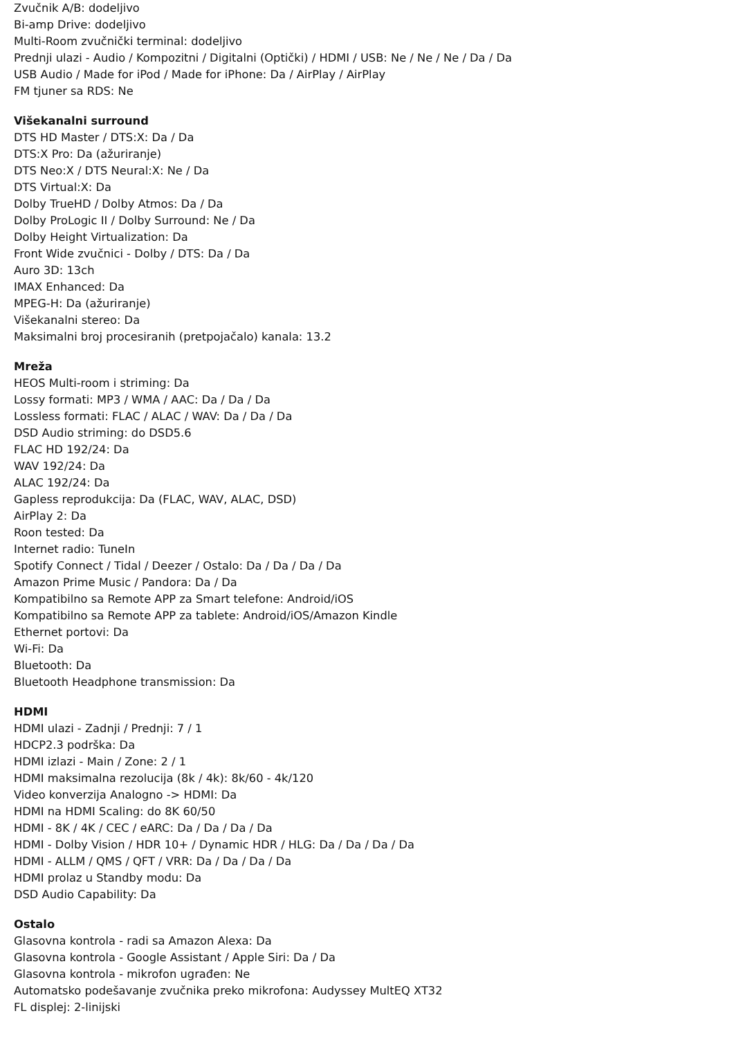Zvučnik A/B: dodeljivo
Bi-amp Drive: dodeljivo
Multi-Room zvučnički terminal: dodeljivo
Prednji ulazi - Audio / Kompozitni / Digitalni (Optički) / HDMI / USB: Ne / Ne / Ne / Da / Da
USB Audio / Made for iPod / Made for iPhone: Da / AirPlay / AirPlay
FM tjuner sa RDS: Ne
Višekanalni surround
DTS HD Master / DTS:X: Da / Da
DTS:X Pro: Da (ažuriranje)
DTS Neo:X / DTS Neural:X: Ne / Da
DTS Virtual:X: Da
Dolby TrueHD / Dolby Atmos: Da / Da
Dolby ProLogic II / Dolby Surround: Ne / Da
Dolby Height Virtualization: Da
Front Wide zvučnici - Dolby / DTS: Da / Da
Auro 3D: 13ch
IMAX Enhanced: Da
MPEG-H: Da (ažuriranje)
Višekanalni stereo: Da
Maksimalni broj procesiranih (pretpojačalo) kanala: 13.2
Mreža
HEOS Multi-room i striming: Da
Lossy formati: MP3 / WMA / AAC: Da / Da / Da
Lossless formati: FLAC / ALAC / WAV: Da / Da / Da
DSD Audio striming: do DSD5.6
FLAC HD 192/24: Da
WAV 192/24: Da
ALAC 192/24: Da
Gapless reprodukcija: Da (FLAC, WAV, ALAC, DSD)
AirPlay 2: Da
Roon tested: Da
Internet radio: TuneIn
Spotify Connect / Tidal / Deezer / Ostalo: Da / Da / Da / Da
Amazon Prime Music / Pandora: Da / Da
Kompatibilno sa Remote APP za Smart telefone: Android/iOS
Kompatibilno sa Remote APP za tablete: Android/iOS/Amazon Kindle
Ethernet portovi: Da
Wi-Fi: Da
Bluetooth: Da
Bluetooth Headphone transmission: Da
HDMI
HDMI ulazi - Zadnji / Prednji: 7 / 1
HDCP2.3 podrška: Da
HDMI izlazi - Main / Zone: 2 / 1
HDMI maksimalna rezolucija (8k / 4k): 8k/60 - 4k/120
Video konverzija Analogno -> HDMI: Da
HDMI na HDMI Scaling: do 8K 60/50
HDMI - 8K / 4K / CEC / eARC: Da / Da / Da / Da
HDMI - Dolby Vision / HDR 10+ / Dynamic HDR / HLG: Da / Da / Da / Da
HDMI - ALLM / QMS / QFT / VRR: Da / Da / Da / Da
HDMI prolaz u Standby modu: Da
DSD Audio Capability: Da
Ostalo
Glasovna kontrola - radi sa Amazon Alexa: Da
Glasovna kontrola - Google Assistant / Apple Siri: Da / Da
Glasovna kontrola - mikrofon ugrađen: Ne
Automatsko podešavanje zvučnika preko mikrofona: Audyssey MultEQ XT32
FL displej: 2-linijski